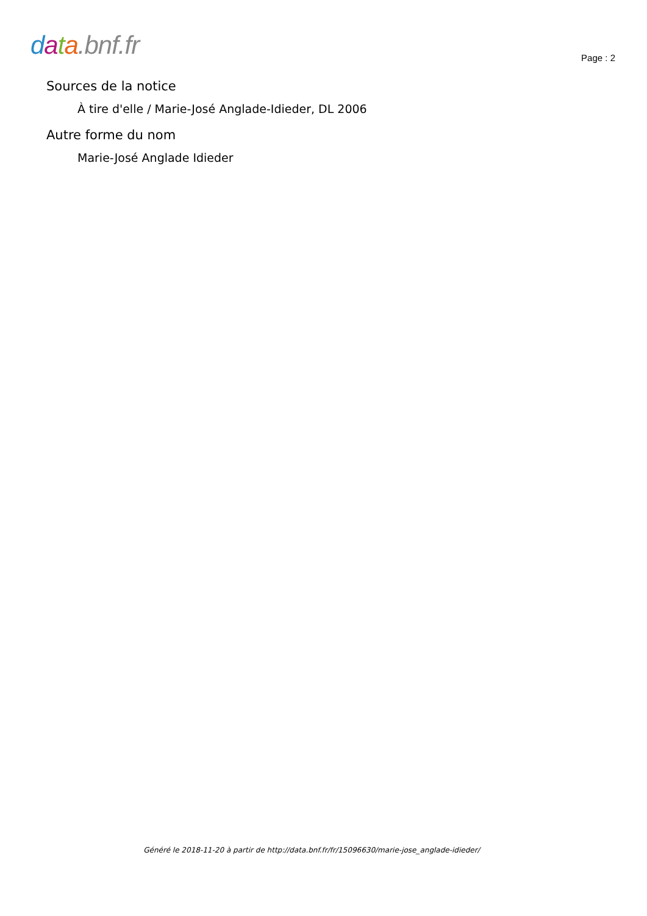data.bnf.fr
Page : 2
Sources de la notice
À tire d'elle / Marie-José Anglade-Idieder, DL 2006
Autre forme du nom
Marie-José Anglade Idieder
Généré le 2018-11-20 à partir de http://data.bnf.fr/fr/15096630/marie-jose_anglade-idieder/